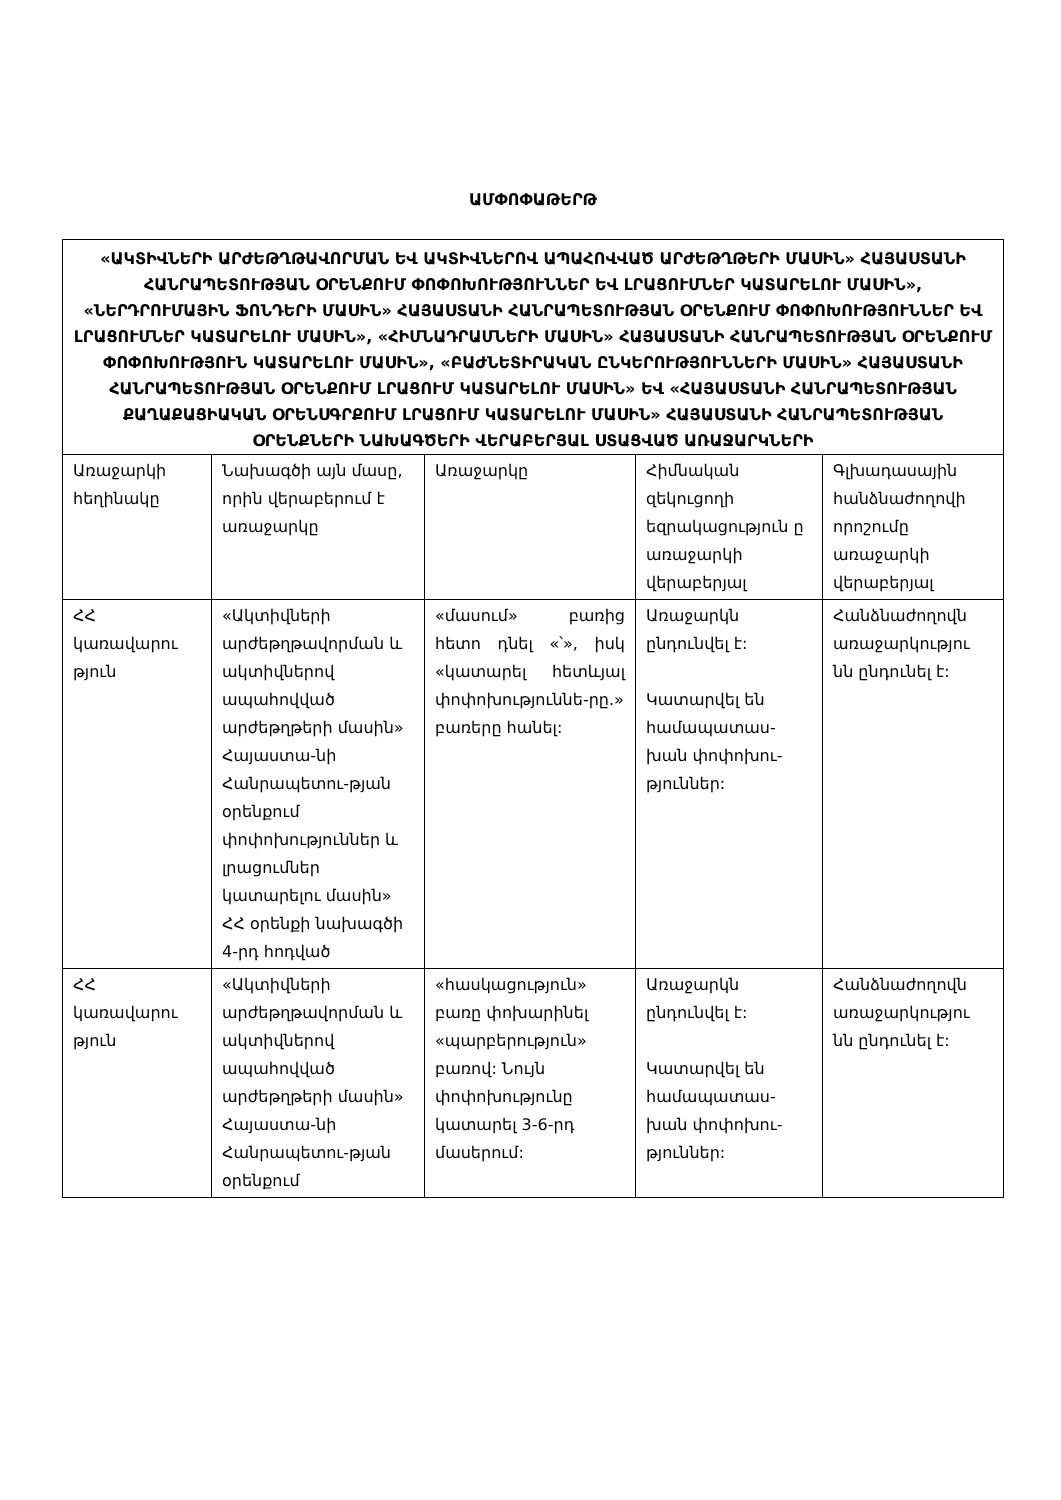ԱՄՓՈՓԱԹԵՐԹ
| «ԱԿՏԻՎՆԵՐԻ ԱՐԺԵԹՂԹԱՎՈՐՄԱՆ ԵՎ ԱԿՏԻՎՆԵՐՈՎ ԱՊԱՀՈՎՎԱԾ ԱՐԺԵԹՂԹԵՐԻ ՄԱՍԻՆ» ՀԱՅԱՍՏԱՆԻ ՀԱՆՐԱՊԵՏՈՒԹՅԱՆ ՕՐԵՆՔՈՒՄ ՓՈՓՈԽՈՒԹՅՈՒՆՆԵՐ ԵՎ ԼՐԱՑՈՒՄՆԵՐ ԿԱՏԱՐԵԼՈՒ ՄԱՍԻՆ», «ՆԵՐԴՐՈՒՄԱՅԻՆ ՖՈՆԴԵՐԻ ՄԱՍԻՆ» ՀԱՅԱՍՏԱՆԻ ՀԱՆՐԱՊԵՏՈՒԹՅԱՆ ՕՐԵՆՔՈՒՄ ՓՈՓՈԽՈՒԹՅՈՒՆՆԵՐ ԵՎ ԼՐԱՑՈՒՄՆԵՐ ԿԱՏԱՐԵԼՈՒ ՄԱՍԻՆ», «ՀԻՄՆԱԴՐԱՄՆԵՐԻ ՄԱՍԻՆ» ՀԱՅԱՍՏԱՆԻ ՀԱՆՐԱՊԵՏՈՒԹՅԱՆ ՕՐԵՆՔՈՒՄ ՓՈՓՈԽՈՒԹՅՈՒՆ ԿԱՏԱՐԵԼՈՒ ՄԱՍԻՆ», «ԲԱԺՆԵՏԻՐԱԿԱՆ ԸՆԿԵՐՈՒԹՅՈՒՆՆԵՐԻ ՄԱՍԻՆ» ՀԱՅԱՍՏԱՆԻ ՀԱՆՐԱՊԵՏՈՒԹՅԱՆ ՕՐԵՆՔՈՒՄ ԼՐԱՑՈՒՄ ԿԱՏԱՐԵԼՈՒ ՄԱՍԻՆ» ԵՎ «ՀԱՅԱՍՏԱՆԻ ՀԱՆՐԱՊԵՏՈՒԹՅԱՆ ՔԱՂԱՔԱՑԻԱԿԱՆ ՕՐԵՆՍԳՐՔՈՒՄ ԼՐԱՑՈՒՄ ԿԱՏԱՐԵԼՈՒ ՄԱՍԻՆ» ՀԱՅԱՍՏԱՆԻ ՀԱՆՐԱՊԵՏՈՒԹՅԱՆ ՕՐԵՆՔՆԵՐԻ ՆԱԽԱԳԾԵՐԻ ՎԵՐԱԲԵՐՅԱԼ ՍՏԱՑՎԱԾ ԱՌԱՋԱՐԿՆԵՐԻ | | | | |
| Առաջարկի հեղինակը | Նախագծի այն մասը, որին վերաբերում է առաջարկը | Առաջարկը | Հիմնական զեկուցողի եզրակացություն ը առաջարկի վերաբերյալ | Գլխադասային հանձնաժողովի որոշումը առաջարկի վերաբերյալ |
| ՀՀ կառավարու թյուն | «Ակտիվների արժեթղթավորման և ակտիվներով ապահովված արժեթղթերի մասին» Հայաստա-նի Հանրապետու-թյան օրենքում փոփոխություններ և լրացումներ կատարելու մասին» ՀՀ օրենքի նախագծի 4-րդ հոդված | «մասում» բառից հետո դնել «՝», իսկ «կատարել հետևյալ փոփոխություննե-րը.» բառերը հանել: | Առաջարկն ընդունվել է: Կատարվել են համապատաս-խան փոփոխու-թյուններ: | Հանձնաժողովն առաջարկությու նն ընդունել է: |
| ՀՀ կառավարու թյուն | «Ակտիվների արժեթղթավորման և ակտիվներով ապահովված արժեթղթերի մասին» Հայաստա-նի Հանրապետու-թյան օրենքում | «հասկացություն» բառը փոխարինել «պարբերություն» բառով: Նույն փոփոխությունը կատարել 3-6-րդ մասերում: | Առաջարկն ընդունվել է: Կատարվել են համապատաս-խան փոփոխու-թյուններ: | Հանձնաժողովն առաջարկությու նն ընդունել է: |